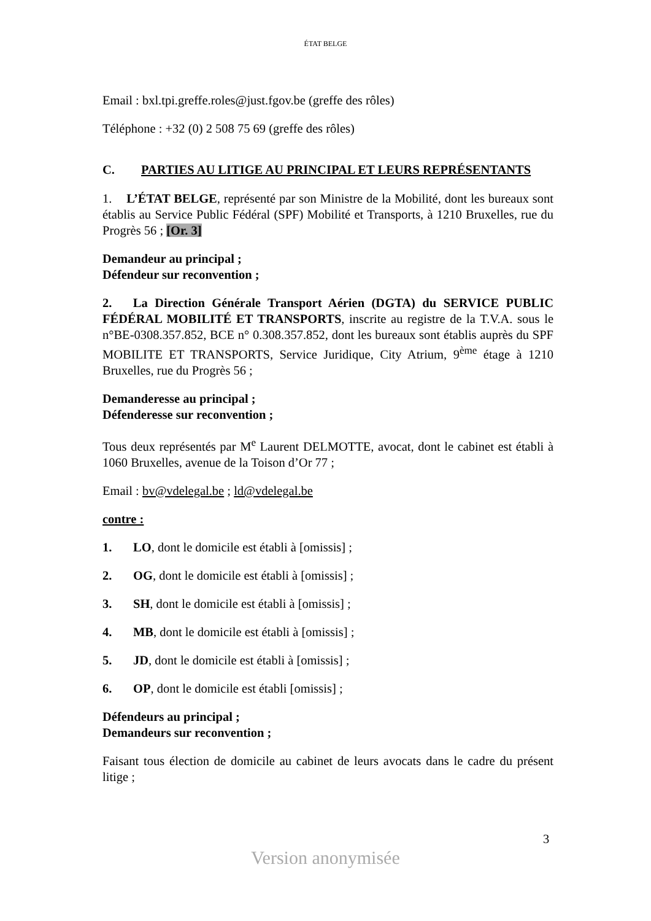ÉTAT BELGE
Email : bxl.tpi.greffe.roles@just.fgov.be (greffe des rôles)
Téléphone : +32 (0) 2 508 75 69 (greffe des rôles)
C. PARTIES AU LITIGE AU PRINCIPAL ET LEURS REPRÉSENTANTS
1. L’ÉTAT BELGE, représenté par son Ministre de la Mobilité, dont les bureaux sont établis au Service Public Fédéral (SPF) Mobilité et Transports, à 1210 Bruxelles, rue du Progrès 56 ; [Or. 3]
Demandeur au principal ;
Défendeur sur reconvention ;
2. La Direction Générale Transport Aérien (DGTA) du SERVICE PUBLIC FÉDÉRAL MOBILITÉ ET TRANSPORTS, inscrite au registre de la T.V.A. sous le n°BE-0308.357.852, BCE n° 0.308.357.852, dont les bureaux sont établis auprès du SPF MOBILITE ET TRANSPORTS, Service Juridique, City Atrium, 9<sup>ème</sup> étage à 1210 Bruxelles, rue du Progrès 56 ;
Demanderesse au principal ;
Défenderesse sur reconvention ;
Tous deux représentés par M<sup>e</sup> Laurent DELMOTTE, avocat, dont le cabinet est établi à 1060 Bruxelles, avenue de la Toison d’Or 77 ;
Email : bv@vdelegal.be ; ld@vdelegal.be
contre :
1. LO, dont le domicile est établi à [omissis] ;
2. OG, dont le domicile est établi à [omissis] ;
3. SH, dont le domicile est établi à [omissis] ;
4. MB, dont le domicile est établi à [omissis] ;
5. JD, dont le domicile est établi à [omissis] ;
6. OP, dont le domicile est établi [omissis] ;
Défendeurs au principal ;
Demandeurs sur reconvention ;
Faisant tous élection de domicile au cabinet de leurs avocats dans le cadre du présent litige ;
3
Version anonymisée